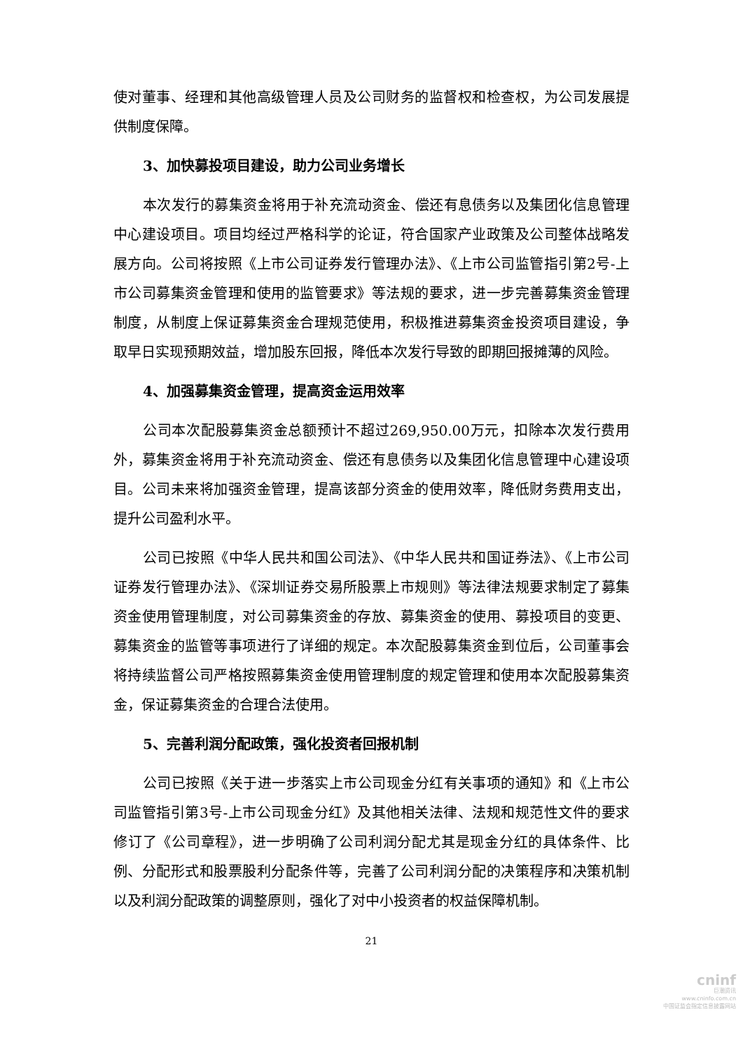使对董事、经理和其他高级管理人员及公司财务的监督权和检查权，为公司发展提供制度保障。
3、加快募投项目建设，助力公司业务增长
本次发行的募集资金将用于补充流动资金、偿还有息债务以及集团化信息管理中心建设项目。项目均经过严格科学的论证，符合国家产业政策及公司整体战略发展方向。公司将按照《上市公司证券发行管理办法》、《上市公司监管指引第2号-上市公司募集资金管理和使用的监管要求》等法规的要求，进一步完善募集资金管理制度，从制度上保证募集资金合理规范使用，积极推进募集资金投资项目建设，争取早日实现预期效益，增加股东回报，降低本次发行导致的即期回报摊薄的风险。
4、加强募集资金管理，提高资金运用效率
公司本次配股募集资金总额预计不超过269,950.00万元，扣除本次发行费用外，募集资金将用于补充流动资金、偿还有息债务以及集团化信息管理中心建设项目。公司未来将加强资金管理，提高该部分资金的使用效率，降低财务费用支出，提升公司盈利水平。
公司已按照《中华人民共和国公司法》、《中华人民共和国证券法》、《上市公司证券发行管理办法》、《深圳证券交易所股票上市规则》等法律法规要求制定了募集资金使用管理制度，对公司募集资金的存放、募集资金的使用、募投项目的变更、募集资金的监管等事项进行了详细的规定。本次配股募集资金到位后，公司董事会将持续监督公司严格按照募集资金使用管理制度的规定管理和使用本次配股募集资金，保证募集资金的合理合法使用。
5、完善利润分配政策，强化投资者回报机制
公司已按照《关于进一步落实上市公司现金分红有关事项的通知》和《上市公司监管指引第3号-上市公司现金分红》及其他相关法律、法规和规范性文件的要求修订了《公司章程》，进一步明确了公司利润分配尤其是现金分红的具体条件、比例、分配形式和股票股利分配条件等，完善了公司利润分配的决策程序和决策机制以及利润分配政策的调整原则，强化了对中小投资者的权益保障机制。
21
cninf
巨潮资讯
www.cninfo.com.cn
中国证监会指定信息披露网站